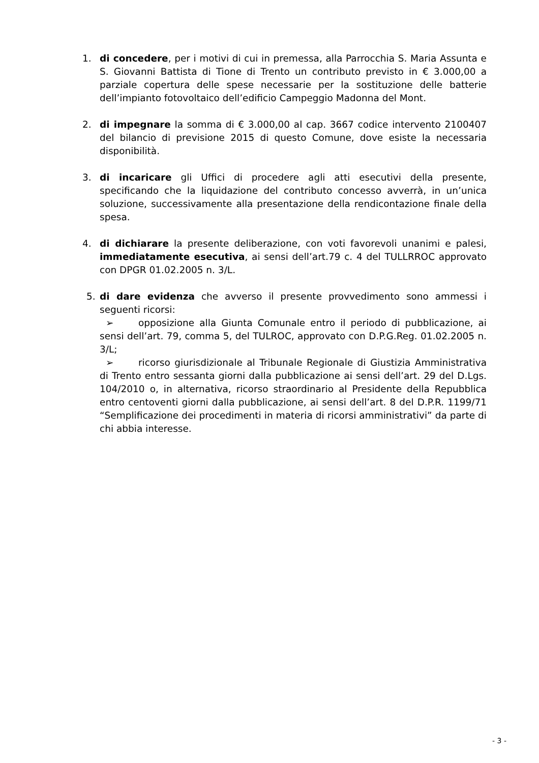1. di concedere, per i motivi di cui in premessa, alla Parrocchia S. Maria Assunta e S. Giovanni Battista di Tione di Trento un contributo previsto in € 3.000,00 a parziale copertura delle spese necessarie per la sostituzione delle batterie dell’impianto fotovoltaico dell’edificio Campeggio Madonna del Mont.
2. di impegnare la somma di € 3.000,00 al cap. 3667 codice intervento 2100407 del bilancio di previsione 2015 di questo Comune, dove esiste la necessaria disponibilità.
3. di incaricare gli Uffici di procedere agli atti esecutivi della presente, specificando che la liquidazione del contributo concesso avverrà, in un’unica soluzione, successivamente alla presentazione della rendicontazione finale della spesa.
4. di dichiarare la presente deliberazione, con voti favorevoli unanimi e palesi, immediatamente esecutiva, ai sensi dell’art.79 c. 4 del TULLRROC approvato con DPGR 01.02.2005 n. 3/L.
5. di dare evidenza che avverso il presente provvedimento sono ammessi i seguenti ricorsi:
➢ opposizione alla Giunta Comunale entro il periodo di pubblicazione, ai sensi dell’art. 79, comma 5, del TULROC, approvato con D.P.G.Reg. 01.02.2005 n. 3/L;
➢ ricorso giurisdizionale al Tribunale Regionale di Giustizia Amministrativa di Trento entro sessanta giorni dalla pubblicazione ai sensi dell’art. 29 del D.Lgs. 104/2010 o, in alternativa, ricorso straordinario al Presidente della Repubblica entro centoventi giorni dalla pubblicazione, ai sensi dell’art. 8 del D.P.R. 1199/71 “Semplificazione dei procedimenti in materia di ricorsi amministrativi” da parte di chi abbia interesse.
- 3 -